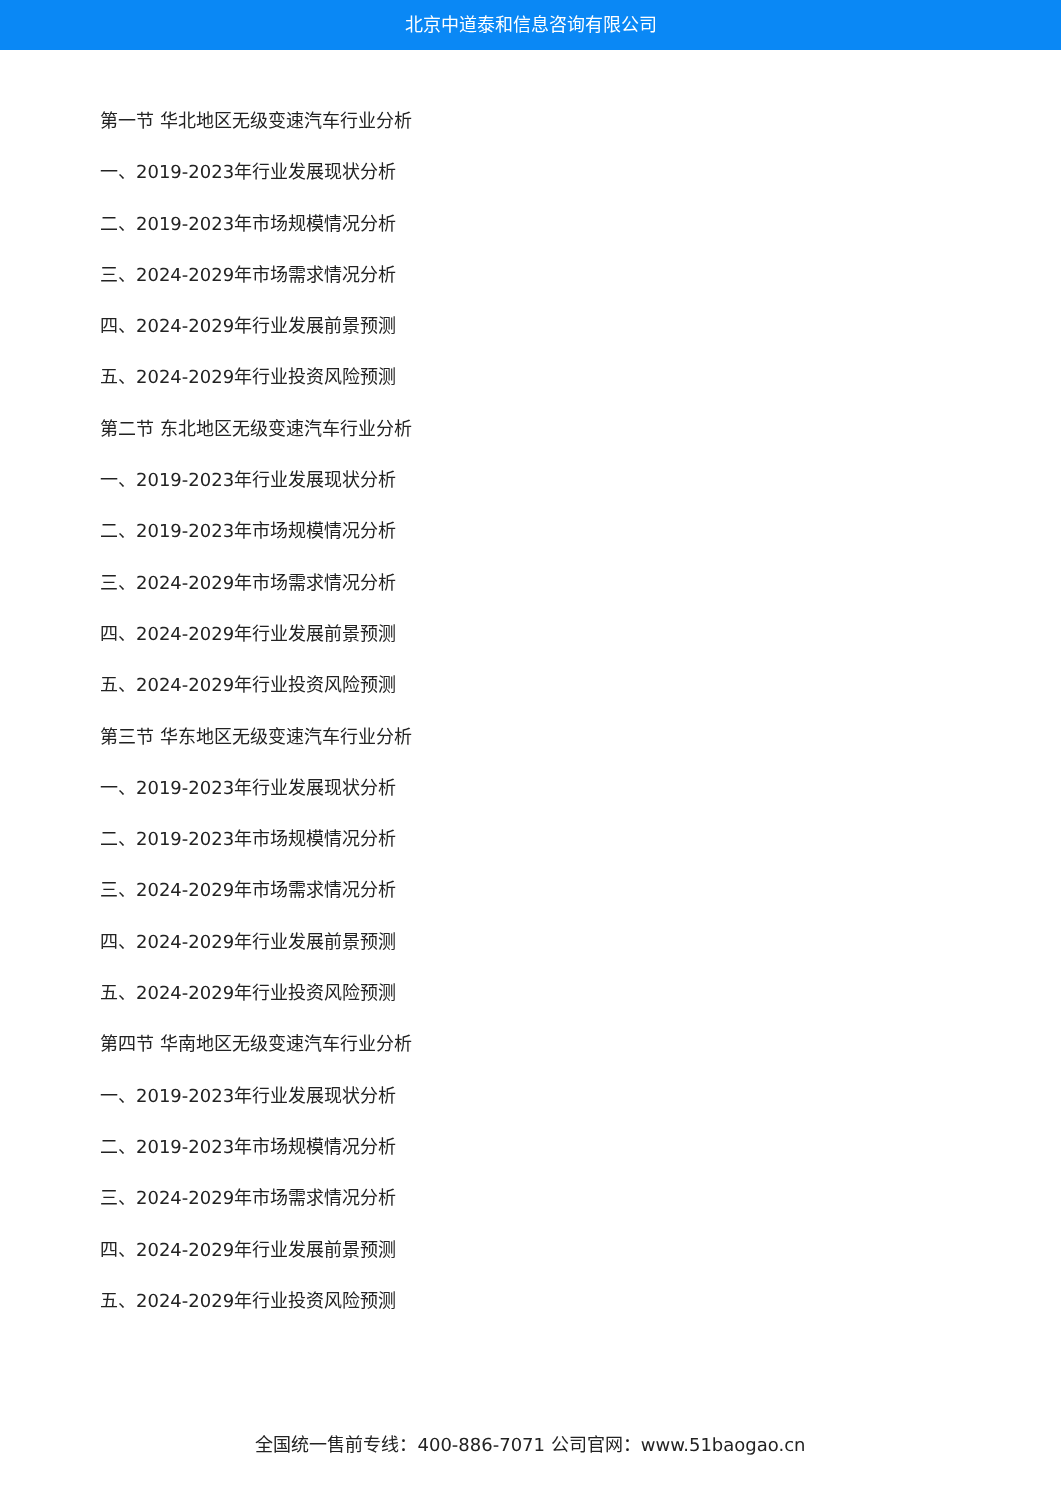北京中道泰和信息咨询有限公司
第一节 华北地区无级变速汽车行业分析
一、2019-2023年行业发展现状分析
二、2019-2023年市场规模情况分析
三、2024-2029年市场需求情况分析
四、2024-2029年行业发展前景预测
五、2024-2029年行业投资风险预测
第二节 东北地区无级变速汽车行业分析
一、2019-2023年行业发展现状分析
二、2019-2023年市场规模情况分析
三、2024-2029年市场需求情况分析
四、2024-2029年行业发展前景预测
五、2024-2029年行业投资风险预测
第三节 华东地区无级变速汽车行业分析
一、2019-2023年行业发展现状分析
二、2019-2023年市场规模情况分析
三、2024-2029年市场需求情况分析
四、2024-2029年行业发展前景预测
五、2024-2029年行业投资风险预测
第四节 华南地区无级变速汽车行业分析
一、2019-2023年行业发展现状分析
二、2019-2023年市场规模情况分析
三、2024-2029年市场需求情况分析
四、2024-2029年行业发展前景预测
五、2024-2029年行业投资风险预测
全国统一售前专线：400-886-7071 公司官网：www.51baogao.cn